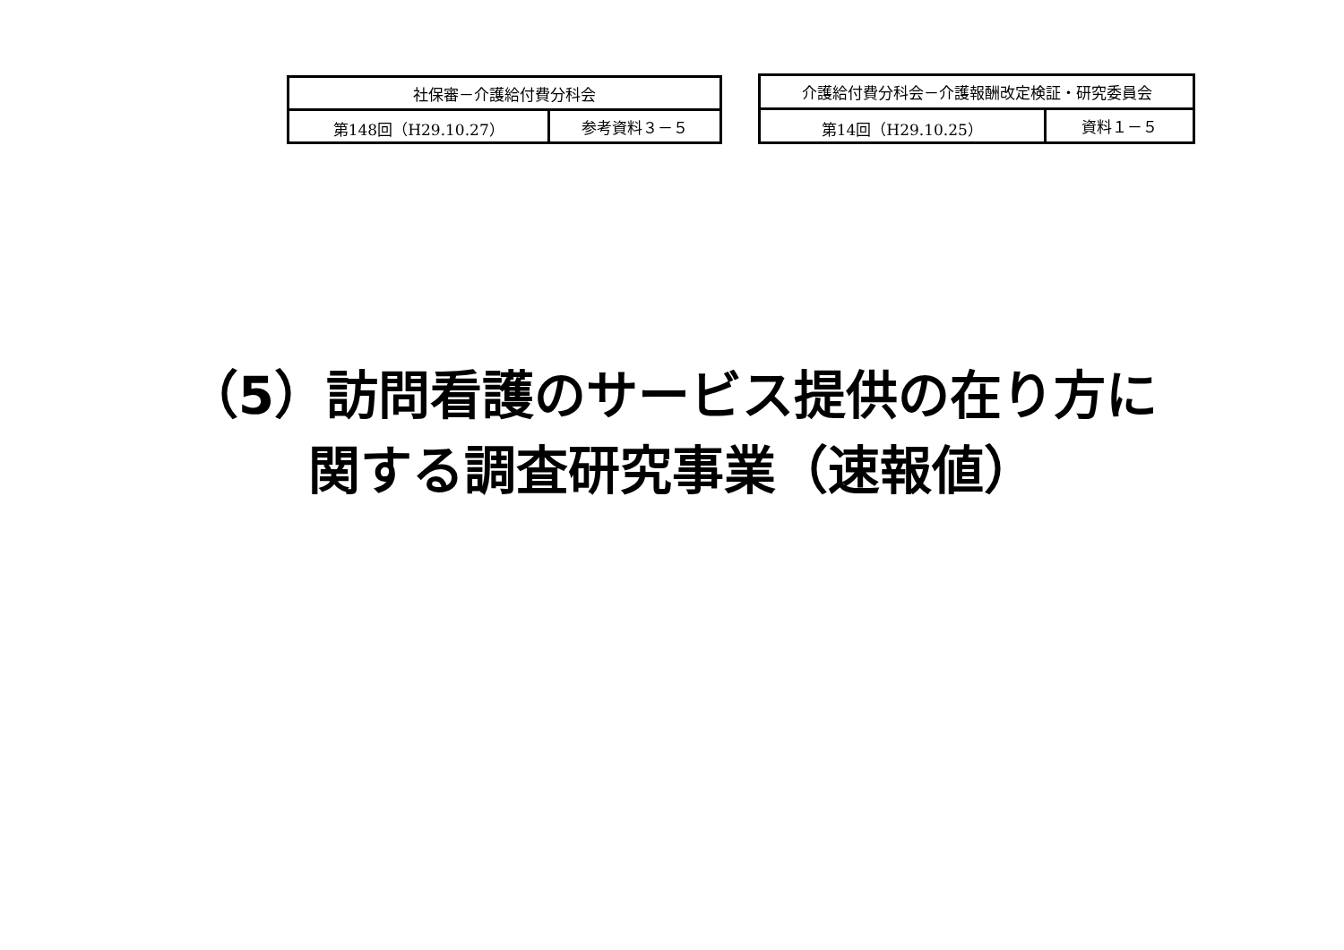| 社保審－介護給付費分科会 | |
| 第148回（H29.10.27） | 参考資料３－５ |
| 介護給付費分科会－介護報酬改定検証・研究委員会 | |
| 第14回（H29.10.25） | 資料１－５ |
（5）訪問看護のサービス提供の在り方に
関する調査研究事業（速報値）